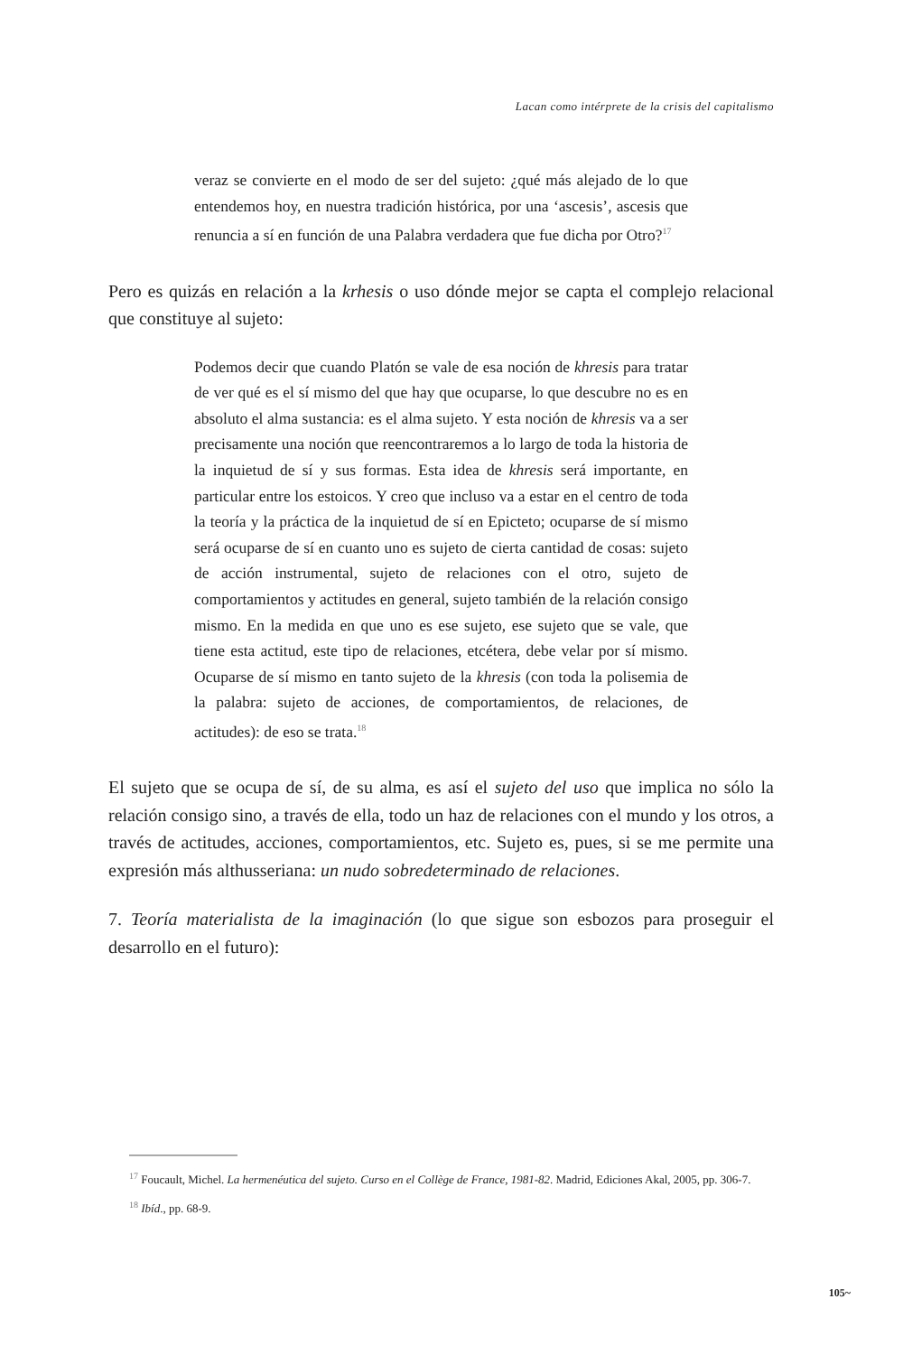Lacan como intérprete de la crisis del capitalismo
veraz se convierte en el modo de ser del sujeto: ¿qué más alejado de lo que entendemos hoy, en nuestra tradición histórica, por una ‘ascesis’, ascesis que renuncia a sí en función de una Palabra verdadera que fue dicha por Otro?<sup>17</sup>
Pero es quizás en relación a la krhesis o uso dónde mejor se capta el complejo relacional que constituye al sujeto:
Podemos decir que cuando Platón se vale de esa noción de khresis para tratar de ver qué es el sí mismo del que hay que ocuparse, lo que descubre no es en absoluto el alma sustancia: es el alma sujeto. Y esta noción de khresis va a ser precisamente una noción que reencontraremos a lo largo de toda la historia de la inquietud de sí y sus formas. Esta idea de khresis será importante, en particular entre los estoicos. Y creo que incluso va a estar en el centro de toda la teoría y la práctica de la inquietud de sí en Epicteto; ocuparse de sí mismo será ocuparse de sí en cuanto uno es sujeto de cierta cantidad de cosas: sujeto de acción instrumental, sujeto de relaciones con el otro, sujeto de comportamientos y actitudes en general, sujeto también de la relación consigo mismo. En la medida en que uno es ese sujeto, ese sujeto que se vale, que tiene esta actitud, este tipo de relaciones, etcétera, debe velar por sí mismo. Ocuparse de sí mismo en tanto sujeto de la khresis (con toda la polisemia de la palabra: sujeto de acciones, de comportamientos, de relaciones, de actitudes): de eso se trata.<sup>18</sup>
El sujeto que se ocupa de sí, de su alma, es así el sujeto del uso que implica no sólo la relación consigo sino, a través de ella, todo un haz de relaciones con el mundo y los otros, a través de actitudes, acciones, comportamientos, etc. Sujeto es, pues, si se me permite una expresión más althusseriana: un nudo sobredeterminado de relaciones.
7. Teoría materialista de la imaginación (lo que sigue son esbozos para proseguir el desarrollo en el futuro):
<sup>17</sup> Foucault, Michel. La hermenéutica del sujeto. Curso en el Collège de France, 1981-82. Madrid, Ediciones Akal, 2005, pp. 306-7.
<sup>18</sup> Ibíd., pp. 68-9.
105~